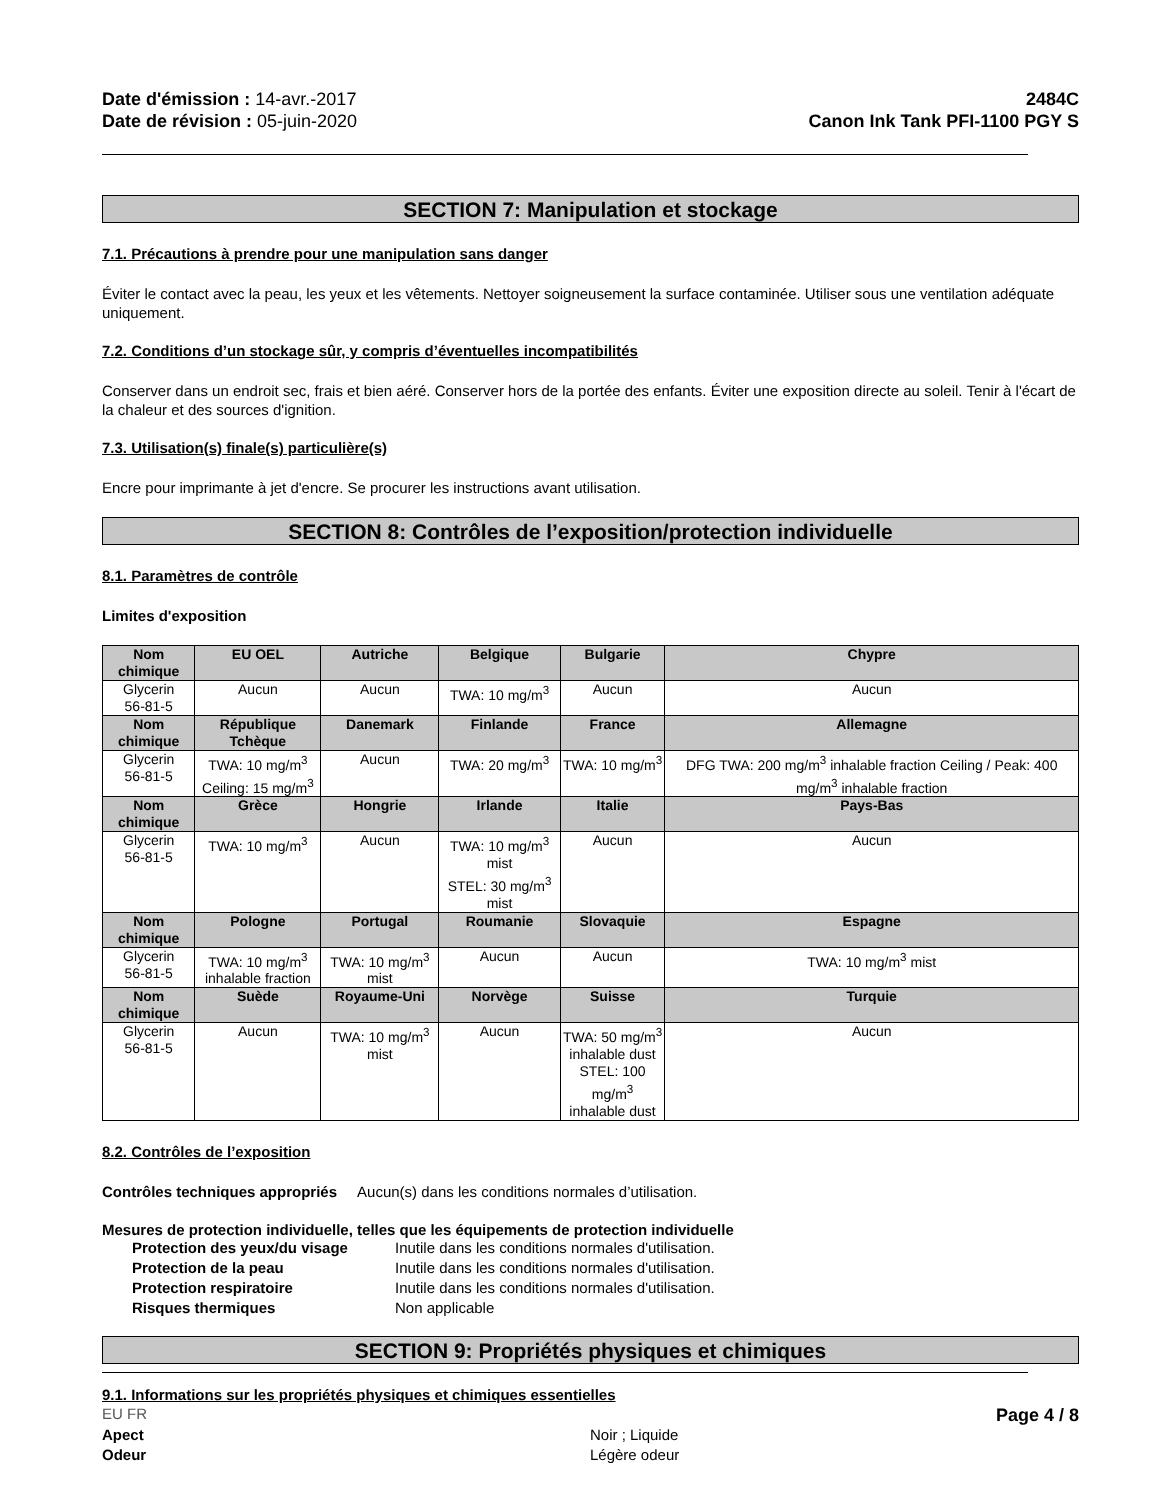Date d'émission : 14-avr.-2017
Date de révision : 05-juin-2020
2484C
Canon Ink Tank PFI-1100 PGY S
SECTION 7: Manipulation et stockage
7.1. Précautions à prendre pour une manipulation sans danger
Éviter le contact avec la peau, les yeux et les vêtements. Nettoyer soigneusement la surface contaminée. Utiliser sous une ventilation adéquate uniquement.
7.2. Conditions d’un stockage sûr, y compris d’éventuelles incompatibilités
Conserver dans un endroit sec, frais et bien aéré. Conserver hors de la portée des enfants. Éviter une exposition directe au soleil. Tenir à l'écart de la chaleur et des sources d'ignition.
7.3. Utilisation(s) finale(s) particulière(s)
Encre pour imprimante à jet d'encre. Se procurer les instructions avant utilisation.
SECTION 8: Contrôles de l’exposition/protection individuelle
8.1. Paramètres de contrôle
Limites d'exposition
| Nom chimique | EU OEL | Autriche | Belgique | Bulgarie | Chypre |
| --- | --- | --- | --- | --- | --- |
| Glycerin 56-81-5 | Aucun | Aucun | TWA: 10 mg/m<sup>3</sup> | Aucun | Aucun |
| Nom chimique | République Tchèque | Danemark | Finlande | France | Allemagne |
| Glycerin 56-81-5 | TWA: 10 mg/m<sup>3</sup> Ceiling: 15 mg/m<sup>3</sup> | Aucun | TWA: 20 mg/m<sup>3</sup> | TWA: 10 mg/m<sup>3</sup> | DFG TWA: 200 mg/m<sup>3</sup> inhalable fraction Ceiling / Peak: 400 mg/m<sup>3</sup> inhalable fraction |
| Nom chimique | Grèce | Hongrie | Irlande | Italie | Pays-Bas |
| Glycerin 56-81-5 | TWA: 10 mg/m<sup>3</sup> | Aucun | TWA: 10 mg/m<sup>3</sup> mist STEL: 30 mg/m<sup>3</sup> mist | Aucun | Aucun |
| Nom chimique | Pologne | Portugal | Roumanie | Slovaquie | Espagne |
| Glycerin 56-81-5 | TWA: 10 mg/m<sup>3</sup> inhalable fraction | TWA: 10 mg/m<sup>3</sup> mist | Aucun | Aucun | TWA: 10 mg/m<sup>3</sup> mist |
| Nom chimique | Suède | Royaume-Uni | Norvège | Suisse | Turquie |
| Glycerin 56-81-5 | Aucun | TWA: 10 mg/m<sup>3</sup> mist | Aucun | TWA: 50 mg/m<sup>3</sup> inhalable dust STEL: 100 mg/m<sup>3</sup> inhalable dust | Aucun |
8.2. Contrôles de l’exposition
Contrôles techniques appropriés Aucun(s) dans les conditions normales d’utilisation.
Mesures de protection individuelle, telles que les équipements de protection individuelle
Protection des yeux/du visage Inutile dans les conditions normales d'utilisation. Protection de la peau Inutile dans les conditions normales d'utilisation. Protection respiratoire Inutile dans les conditions normales d'utilisation. Risques thermiques Non applicable
SECTION 9: Propriétés physiques et chimiques
9.1. Informations sur les propriétés physiques et chimiques essentielles
Apect Noir ; Liquide Odeur Légère odeur
EU FR Page 4 / 8